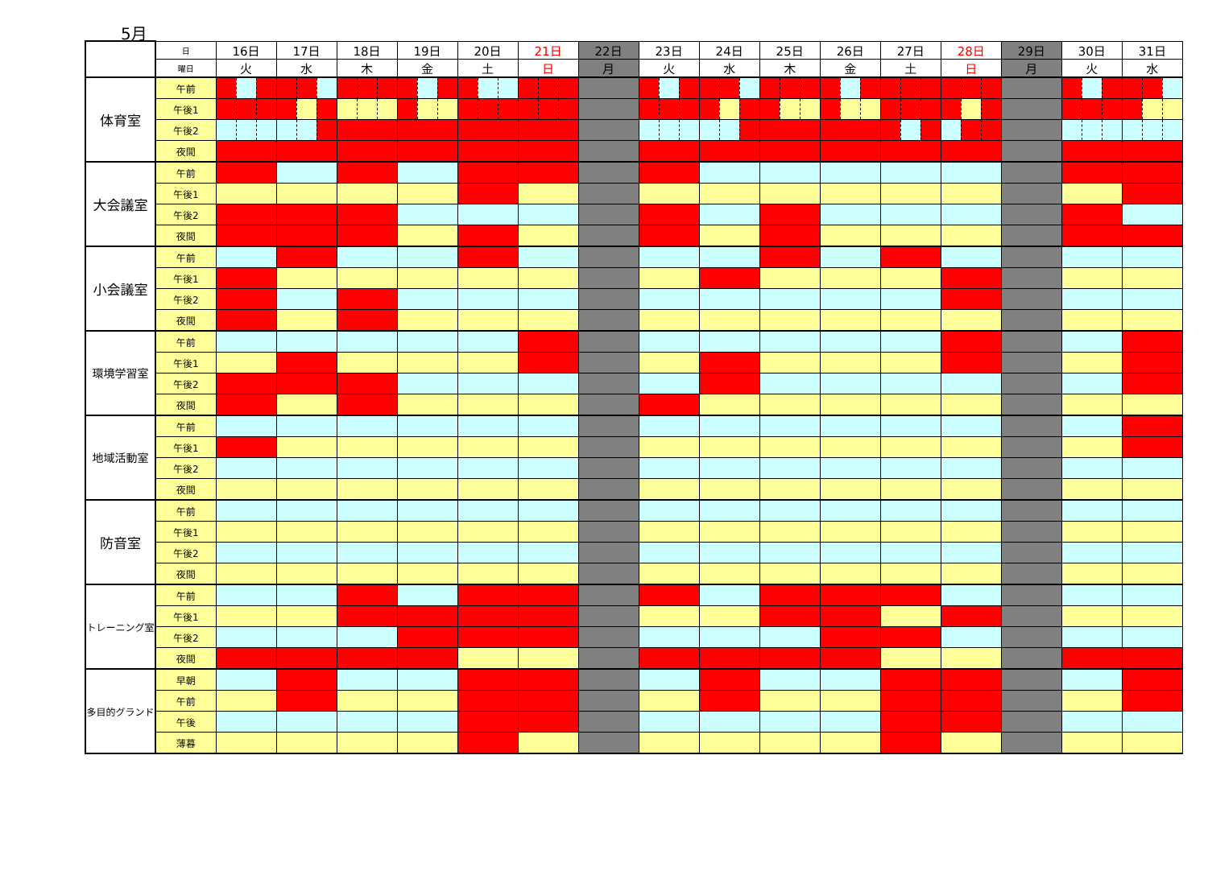5月
| | 日 | 16日 | 17日 | 18日 | 19日 | 20日 | 21日 | 22日 | 23日 | 24日 | 25日 | 26日 | 27日 | 28日 | 29日 | 30日 | 31日 |
| --- | --- | --- | --- | --- | --- | --- | --- | --- | --- | --- | --- | --- | --- | --- | --- | --- | --- |
| | 曜日 | 火 | 水 | 木 | 金 | 土 | 日 | 月 | 火 | 水 | 木 | 金 | 土 | 日 | 月 | 火 | 水 |
| 体育室 | 午前 | | | | | | | | | | | | | | | | |
| | 午後1 | | | | | | | | | | | | | | | | |
| | 午後2 | | | | | | | | | | | | | | | | |
| | 夜間 | | | | | | | | | | | | | | | | |
| 大会議室 | 午前 | | | | | | | | | | | | | | | | |
| | 午後1 | | | | | | | | | | | | | | | | |
| | 午後2 | | | | | | | | | | | | | | | | |
| | 夜間 | | | | | | | | | | | | | | | | |
| 小会議室 | 午前 | | | | | | | | | | | | | | | | |
| | 午後1 | | | | | | | | | | | | | | | | |
| | 午後2 | | | | | | | | | | | | | | | | |
| | 夜間 | | | | | | | | | | | | | | | | |
| 環境学習室 | 午前 | | | | | | | | | | | | | | | | |
| | 午後1 | | | | | | | | | | | | | | | | |
| | 午後2 | | | | | | | | | | | | | | | | |
| | 夜間 | | | | | | | | | | | | | | | | |
| 地域活動室 | 午前 | | | | | | | | | | | | | | | | |
| | 午後1 | | | | | | | | | | | | | | | | |
| | 午後2 | | | | | | | | | | | | | | | | |
| | 夜間 | | | | | | | | | | | | | | | | |
| 防音室 | 午前 | | | | | | | | | | | | | | | | |
| | 午後1 | | | | | | | | | | | | | | | | |
| | 午後2 | | | | | | | | | | | | | | | | |
| | 夜間 | | | | | | | | | | | | | | | | |
| トレーニング室 | 午前 | | | | | | | | | | | | | | | | |
| | 午後1 | | | | | | | | | | | | | | | | |
| | 午後2 | | | | | | | | | | | | | | | | |
| | 夜間 | | | | | | | | | | | | | | | | |
| 多目的グランド | 早朝 | | | | | | | | | | | | | | | | |
| | 午前 | | | | | | | | | | | | | | | | |
| | 午後 | | | | | | | | | | | | | | | | |
| | 薄暮 | | | | | | | | | | | | | | | | |